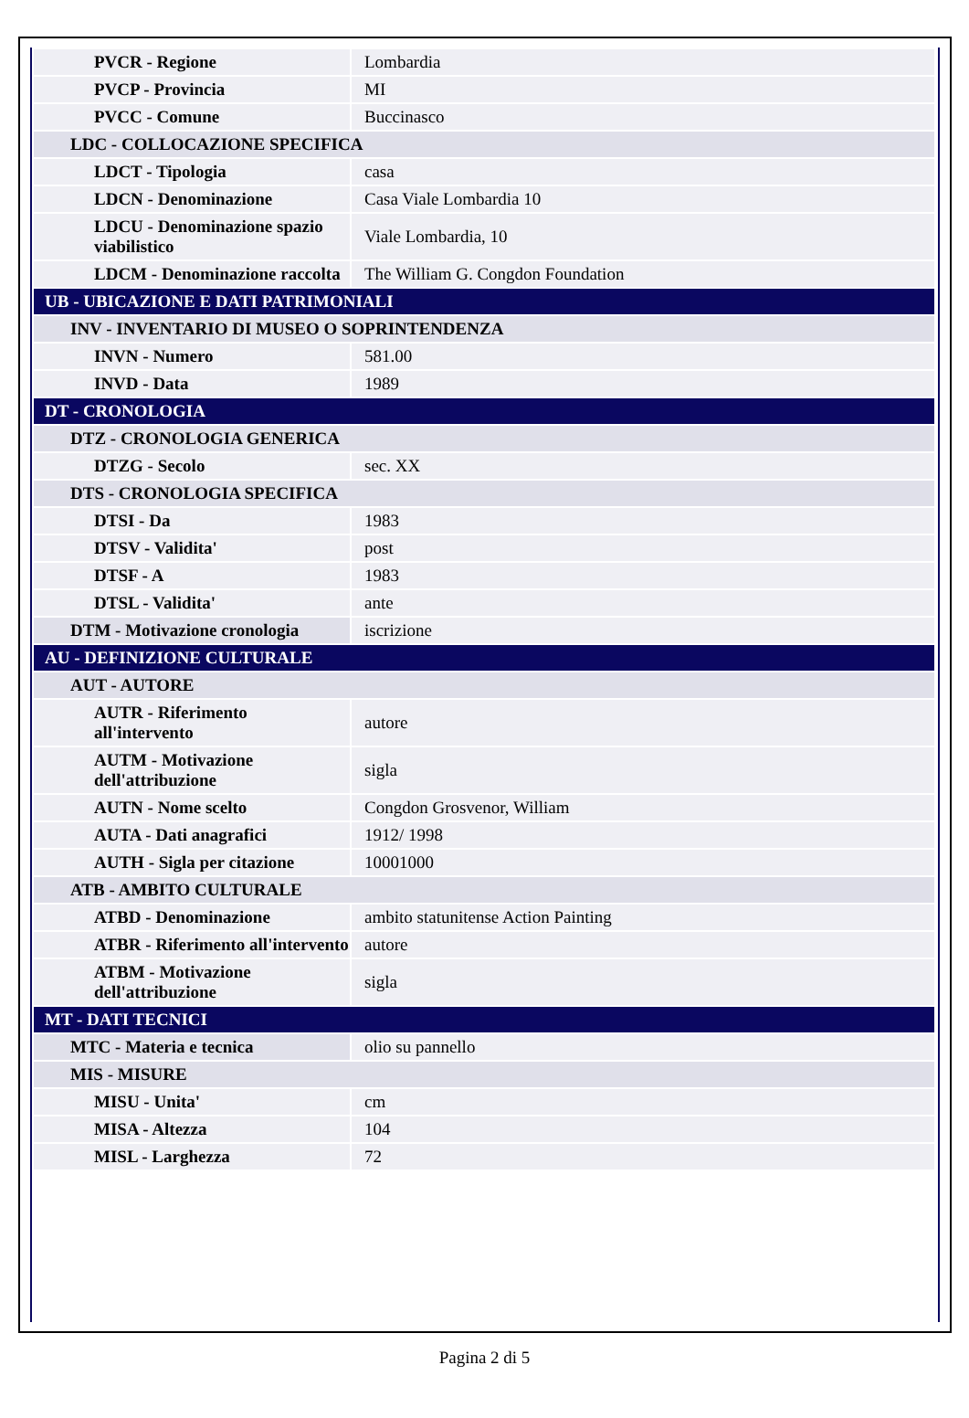| PVCR - Regione | Lombardia |
| PVCP - Provincia | MI |
| PVCC - Comune | Buccinasco |
| LDC - COLLOCAZIONE SPECIFICA | |
| LDCT - Tipologia | casa |
| LDCN - Denominazione | Casa Viale Lombardia 10 |
| LDCU - Denominazione spazio viabilistico | Viale Lombardia, 10 |
| LDCM - Denominazione raccolta | The William G. Congdon Foundation |
| UB - UBICAZIONE E DATI PATRIMONIALI | |
| INV - INVENTARIO DI MUSEO O SOPRINTENDENZA | |
| INVN - Numero | 581.00 |
| INVD - Data | 1989 |
| DT - CRONOLOGIA | |
| DTZ - CRONOLOGIA GENERICA | |
| DTZG - Secolo | sec. XX |
| DTS - CRONOLOGIA SPECIFICA | |
| DTSI - Da | 1983 |
| DTSV - Validita' | post |
| DTSF - A | 1983 |
| DTSL - Validita' | ante |
| DTM - Motivazione cronologia | iscrizione |
| AU - DEFINIZIONE CULTURALE | |
| AUT - AUTORE | |
| AUTR - Riferimento all'intervento | autore |
| AUTM - Motivazione dell'attribuzione | sigla |
| AUTN - Nome scelto | Congdon Grosvenor, William |
| AUTA - Dati anagrafici | 1912/ 1998 |
| AUTH - Sigla per citazione | 10001000 |
| ATB - AMBITO CULTURALE | |
| ATBD - Denominazione | ambito statunitense Action Painting |
| ATBR - Riferimento all'intervento | autore |
| ATBM - Motivazione dell'attribuzione | sigla |
| MT - DATI TECNICI | |
| MTC - Materia e tecnica | olio su pannello |
| MIS - MISURE | |
| MISU - Unita' | cm |
| MISA - Altezza | 104 |
| MISL - Larghezza | 72 |
Pagina 2 di 5